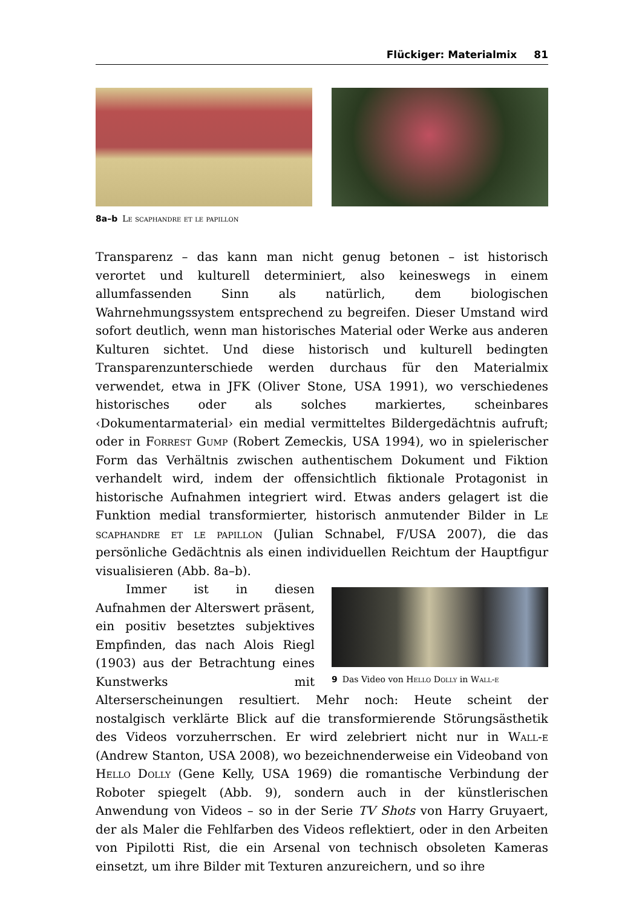Flückiger: Materialmix 81
8a–b Le scaphandre et le papillon
Transparenz – das kann man nicht genug betonen – ist historisch verortet und kulturell determiniert, also keineswegs in einem allumfassenden Sinn als natürlich, dem biologischen Wahrnehmungssystem entsprechend zu begreifen. Dieser Umstand wird sofort deutlich, wenn man historisches Material oder Werke aus anderen Kulturen sichtet. Und diese historisch und kulturell bedingten Transparenzunterschiede werden durchaus für den Materialmix verwendet, etwa in JFK (Oliver Stone, USA 1991), wo verschiedenes historisches oder als solches markiertes, scheinbares ‹Dokumentarmaterial› ein medial vermitteltes Bildergedächtnis aufruft; oder in Forrest Gump (Robert Zemeckis, USA 1994), wo in spielerischer Form das Verhältnis zwischen authentischem Dokument und Fiktion verhandelt wird, indem der offensichtlich fiktionale Protagonist in historische Aufnahmen integriert wird. Etwas anders gelagert ist die Funktion medial transformierter, historisch anmutender Bilder in Le scaphandre et le papillon (Julian Schnabel, F/USA 2007), die das persönliche Gedächtnis als einen individuellen Reichtum der Hauptfigur visualisieren (Abb. 8a–b).
9 Das Video von Hello Dolly in Wall-e
Immer ist in diesen Aufnahmen der Alterswert präsent, ein positiv besetztes subjektives Empfinden, das nach Alois Riegl (1903) aus der Betrachtung eines Kunstwerks mit Alterserscheinungen resultiert. Mehr noch: Heute scheint der nostalgisch verklärte Blick auf die transformierende Störungsästhetik des Videos vorzuherrschen. Er wird zelebriert nicht nur in Wall-e (Andrew Stanton, USA 2008), wo bezeichnenderweise ein Videoband von Hello Dolly (Gene Kelly, USA 1969) die romantische Verbindung der Roboter spiegelt (Abb. 9), sondern auch in der künstlerischen Anwendung von Videos – so in der Serie TV Shots von Harry Gruyaert, der als Maler die Fehlfarben des Videos reflektiert, oder in den Arbeiten von Pipilotti Rist, die ein Arsenal von technisch obsoleten Kameras einsetzt, um ihre Bilder mit Texturen anzureichern, und so ihre